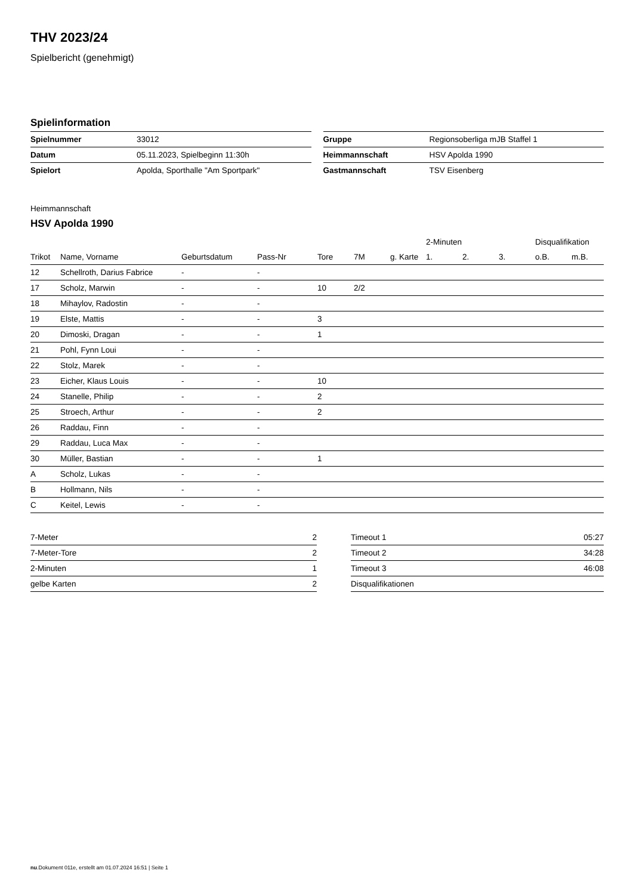THV 2023/24
Spielbericht (genehmigt)
Spielinformation
| Spielnummer | 33012 |
| Datum | 05.11.2023, Spielbeginn 11:30h |
| Spielort | Apolda, Sporthalle "Am Sportpark" |
| Gruppe | Regionsoberliga mJB Staffel 1 |
| Heimmannschaft | HSV Apolda 1990 |
| Gastmannschaft | TSV Eisenberg |
Heimmannschaft
HSV Apolda 1990
| | | | | | | | 2-Minuten | | | Disqualifikation | |
| --- | --- | --- | --- | --- | --- | --- | --- | --- | --- | --- | --- |
| Trikot | Name, Vorname | Geburtsdatum | Pass-Nr | Tore | 7M | g. Karte | 1. | 2. | 3. | o.B. | m.B. |
| 12 | Schellroth, Darius Fabrice | - | - | | | | | | | | |
| 17 | Scholz, Marwin | - | - | 10 | 2/2 | | | | | | |
| 18 | Mihaylov, Radostin | - | - | | | | | | | | |
| 19 | Elste, Mattis | - | - | 3 | | | | | | | |
| 20 | Dimoski, Dragan | - | - | 1 | | | | | | | |
| 21 | Pohl, Fynn Loui | - | - | | | | | | | | |
| 22 | Stolz, Marek | - | - | | | | | | | | |
| 23 | Eicher, Klaus Louis | - | - | 10 | | | | | | | |
| 24 | Stanelle, Philip | - | - | 2 | | | | | | | |
| 25 | Stroech, Arthur | - | - | 2 | | | | | | | |
| 26 | Raddau, Finn | - | - | | | | | | | | |
| 29 | Raddau, Luca Max | - | - | | | | | | | | |
| 30 | Müller, Bastian | - | - | 1 | | | | | | | |
| A | Scholz, Lukas | - | - | | | | | | | | |
| B | Hollmann, Nils | - | - | | | | | | | | |
| C | Keitel, Lewis | - | - | | | | | | | | |
| 7-Meter | 2 |
| 7-Meter-Tore | 2 |
| 2-Minuten | 1 |
| gelbe Karten | 2 |
| Timeout 1 | 05:27 |
| Timeout 2 | 34:28 |
| Timeout 3 | 46:08 |
| Disqualifikationen | |
nu.Dokument 011e, erstellt am 01.07.2024 16:51 | Seite 1